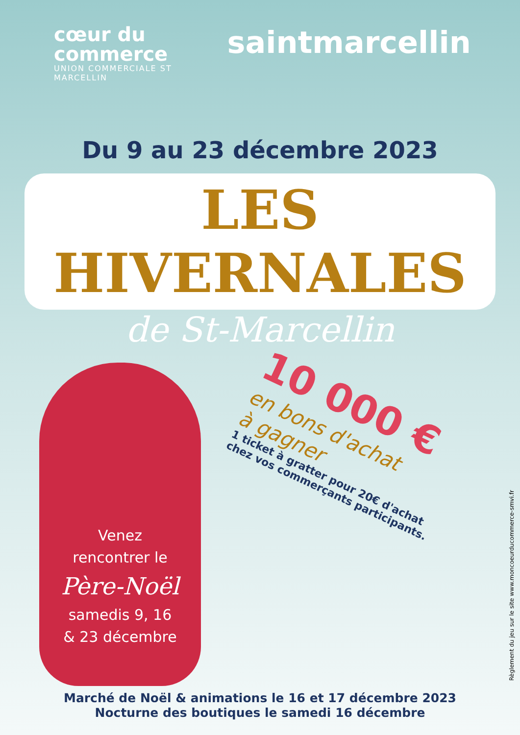cœur du commerce
UNION COMMERCIALE ST MARCELLIN
saintmarcellin
Du 9 au 23 décembre 2023
LES HIVERNALES
de St-Marcellin
Venez
rencontrer le
Père-Noël
samedis 9, 16
& 23 décembre
10 000 €
en bons d'achat
à gagner
1 ticket à gratter pour 20€ d'achat
chez vos commerçants participants.
Marché de Noël & animations le 16 et 17 décembre 2023
Nocturne des boutiques le samedi 16 décembre
Règlement du jeu sur le site www.moncoeurducommerce-smvi.fr